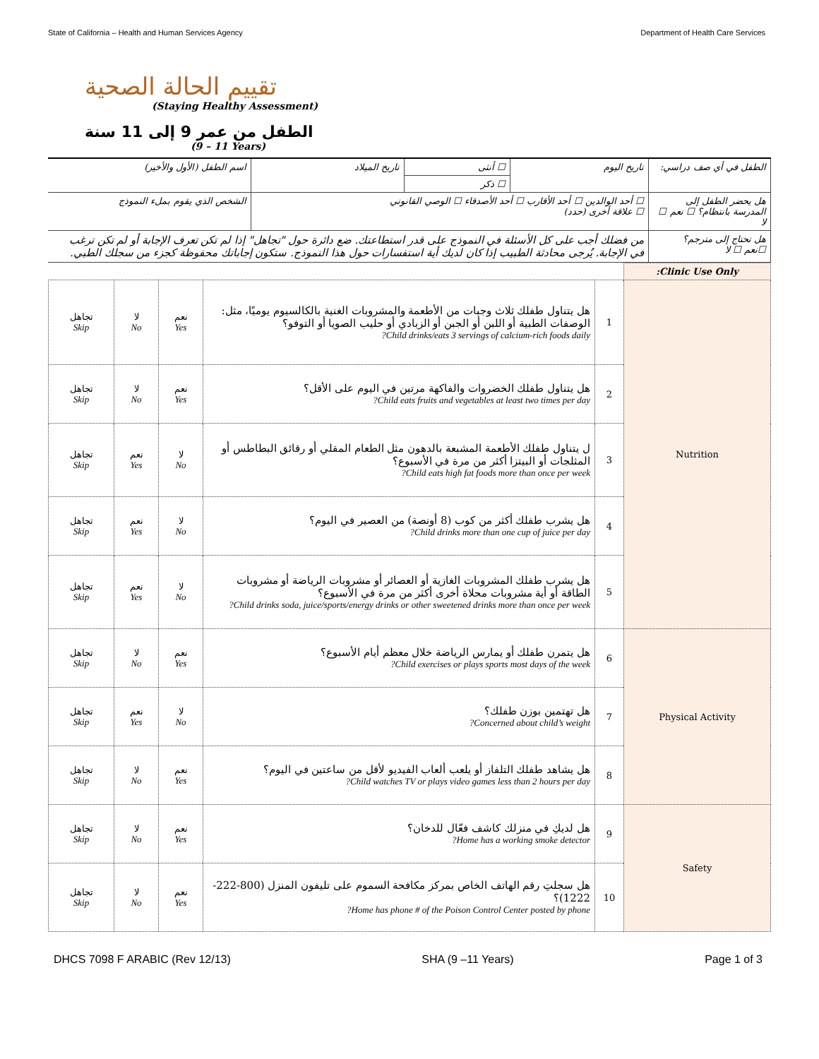State of California – Health and Human Services Agency Department of Health Care Services
تقييم الحالة الصحية
(Staying Healthy Assessment)
الطفل من عمر 9 إلى 11 سنة
(9 – 11 Years)
| الطفل في أي صف دراسي: | تاريخ اليوم | ☐ أنثى | تاريخ الميلاد | اسم الطفل (الأول والأخير) |
| | | ☐ ذكر | | |
| هل يحضر الطفل إلى المدرسة بانتظام؟ ☐ نعم ☐ لا | ☐ أحد الوالدين ☐ أحد الأقارب ☐ أحد الأصدقاء ☐ الوصي القانوني ☐ علاقة أخرى (حدد) | | | الشخص الذي يقوم بملء النموذج |
| هل تحتاج إلى مترجم؟ ☐نعم ☐ لا | من فضلك أجب على كل الأسئلة في النموذج على قدر استطاعتك. ضع دائرة حول "تجاهل" إذا لم تكن تعرف الإجابة أو لم تكن ترغب في الإجابة. يُرجى محادثة الطبيب إذا كان لديك أية استفسارات حول هذا النموذج. ستكون إجاباتك محفوظة كجزء من سجلك الطبي. | | | |
| Clinic Use Only: | | | | | |
| Nutrition | 1 | هل يتناول طفلك ثلاث وجبات من الأطعمة والمشروبات الغنية بالكالسيوم يوميًا، مثل: الوصفات الطبية أو اللبن أو الجبن أو الزبادي أو حليب الصويا أو التوفو؟ Child drinks/eats 3 servings of calcium-rich foods daily? | نعم Yes | لا No | تجاهل Skip |
| | 2 | هل يتناول طفلك الخضروات والفاكهة مرتين في اليوم على الأقل؟ Child eats fruits and vegetables at least two times per day? | نعم Yes | لا No | تجاهل Skip |
| | 3 | ل يتناول طفلك الأطعمة المشبعة بالدهون مثل الطعام المقلي أو رقائق البطاطس أو المثلجات أو البيتزا أكثر من مرة في الأسبوع؟ Child eats high fat foods more than once per week? | لا No | نعم Yes | تجاهل Skip |
| | 4 | هل يشرب طفلك أكثر من كوب (8 أونصة) من العصير في اليوم؟ Child drinks more than one cup of juice per day? | لا No | نعم Yes | تجاهل Skip |
| | 5 | هل يشرب طفلك المشروبات الغازية أو العصائر أو مشروبات الرياضة أو مشروبات الطاقة أو أية مشروبات محلاة أخرى أكثر من مرة في الأسبوع؟ Child drinks soda, juice/sports/energy drinks or other sweetened drinks more than once per week? | لا No | نعم Yes | تجاهل Skip |
| Physical Activity | 6 | هل يتمرن طفلك أو يمارس الرياضة خلال معظم أيام الأسبوع؟ Child exercises or plays sports most days of the week? | نعم Yes | لا No | تجاهل Skip |
| | 7 | هل تهتمين بوزن طفلك؟ Concerned about child’s weight? | لا No | نعم Yes | تجاهل Skip |
| | 8 | هل يشاهد طفلك التلفاز أو يلعب ألعاب الفيديو لأقل من ساعتين في اليوم؟ Child watches TV or plays video games less than 2 hours per day? | نعم Yes | لا No | تجاهل Skip |
| Safety | 9 | هل لديكِ في منزلك كاشف فعّال للدخان؟ Home has a working smoke detector? | نعم Yes | لا No | تجاهل Skip |
| | 10 | هل سجلتِ رقم الهاتف الخاص بمركز مكافحة السموم على تليفون المنزل (800-222-1222)؟ Home has phone # of the Poison Control Center posted by phone? | نعم Yes | لا No | تجاهل Skip |
DHCS 7098 F ARABIC (Rev 12/13) SHA (9 –11 Years) Page 1 of 3